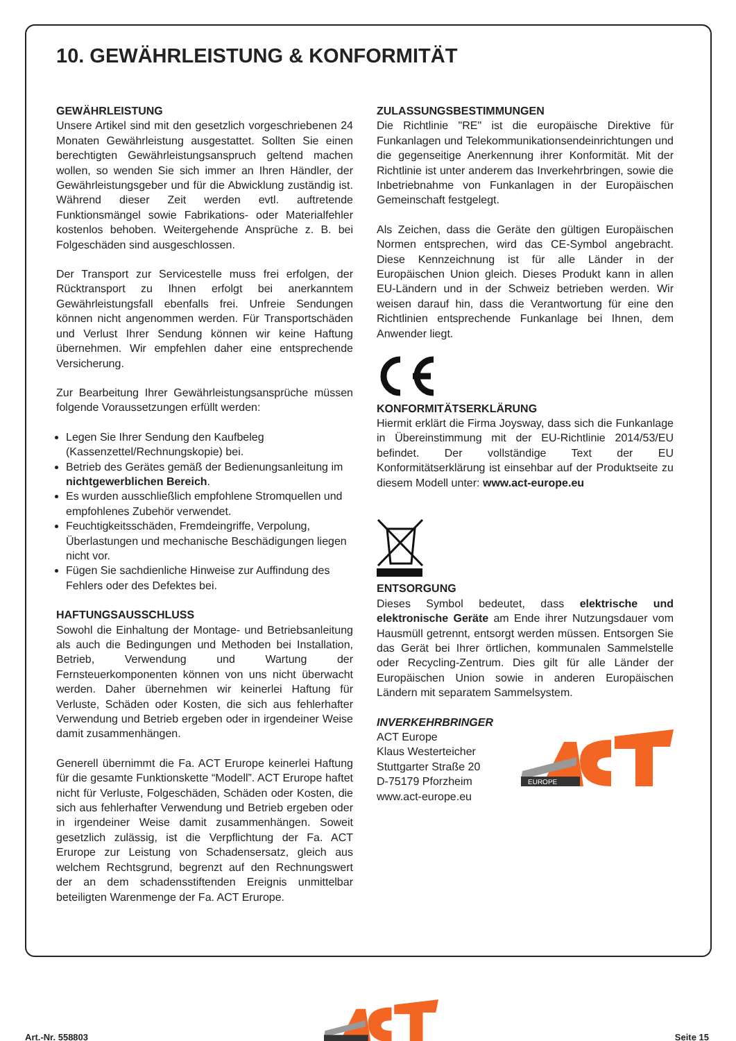10. GEWÄHRLEISTUNG & KONFORMITÄT
GEWÄHRLEISTUNG
Unsere Artikel sind mit den gesetzlich vorgeschriebenen 24 Monaten Gewährleistung ausgestattet. Sollten Sie einen berechtigten Gewährleistungsanspruch geltend machen wollen, so wenden Sie sich immer an Ihren Händler, der Gewährleistungsgeber und für die Abwicklung zuständig ist. Während dieser Zeit werden evtl. auftretende Funktionsmängel sowie Fabrikations- oder Materialfehler kostenlos behoben. Weitergehende Ansprüche z. B. bei Folgeschäden sind ausgeschlossen.
Der Transport zur Servicestelle muss frei erfolgen, der Rücktransport zu Ihnen erfolgt bei anerkanntem Gewährleistungsfall ebenfalls frei. Unfreie Sendungen können nicht angenommen werden. Für Transportschäden und Verlust Ihrer Sendung können wir keine Haftung übernehmen. Wir empfehlen daher eine entsprechende Versicherung.
Zur Bearbeitung Ihrer Gewährleistungsansprüche müssen folgende Voraussetzungen erfüllt werden:
Legen Sie Ihrer Sendung den Kaufbeleg (Kassenzettel/Rechnungskopie) bei.
Betrieb des Gerätes gemäß der Bedienungsanleitung im nichtgewerblichen Bereich.
Es wurden ausschließlich empfohlene Stromquellen und empfohlenes Zubehör verwendet.
Feuchtigkeitsschäden, Fremdeingriffe, Verpolung, Überlastungen und mechanische Beschädigungen liegen nicht vor.
Fügen Sie sachdienliche Hinweise zur Auffindung des Fehlers oder des Defektes bei.
HAFTUNGSAUSSCHLUSS
Sowohl die Einhaltung der Montage- und Betriebsanleitung als auch die Bedingungen und Methoden bei Installation, Betrieb, Verwendung und Wartung der Fernsteuerkomponenten können von uns nicht überwacht werden. Daher übernehmen wir keinerlei Haftung für Verluste, Schäden oder Kosten, die sich aus fehlerhafter Verwendung und Betrieb ergeben oder in irgendeiner Weise damit zusammenhängen.
Generell übernimmt die Fa. ACT Erurope keinerlei Haftung für die gesamte Funktionskette “Modell”. ACT Erurope haftet nicht für Verluste, Folgeschäden, Schäden oder Kosten, die sich aus fehlerhafter Verwendung und Betrieb ergeben oder in irgendeiner Weise damit zusammenhängen. Soweit gesetzlich zulässig, ist die Verpflichtung der Fa. ACT Erurope zur Leistung von Schadensersatz, gleich aus welchem Rechtsgrund, begrenzt auf den Rechnungswert der an dem schadensstiftenden Ereignis unmittelbar beteiligten Warenmenge der Fa. ACT Erurope.
ZULASSUNGSBESTIMMUNGEN
Die Richtlinie "RE" ist die europäische Direktive für Funkanlagen und Telekommunikationsendeinrichtungen und die gegenseitige Anerkennung ihrer Konformität. Mit der Richtlinie ist unter anderem das Inverkehrbringen, sowie die Inbetriebnahme von Funkanlagen in der Europäischen Gemeinschaft festgelegt.
Als Zeichen, dass die Geräte den gültigen Europäischen Normen entsprechen, wird das CE-Symbol angebracht. Diese Kennzeichnung ist für alle Länder in der Europäischen Union gleich. Dieses Produkt kann in allen EU-Ländern und in der Schweiz betrieben werden. Wir weisen darauf hin, dass die Verantwortung für eine den Richtlinien entsprechende Funkanlage bei Ihnen, dem Anwender liegt.
KONFORMITÄTSERKLÄRUNG
Hiermit erklärt die Firma Joysway, dass sich die Funkanlage in Übereinstimmung mit der EU-Richtlinie 2014/53/EU befindet. Der vollständige Text der EU Konformitätserklärung ist einsehbar auf der Produktseite zu diesem Modell unter: www.act-europe.eu
ENTSORGUNG
Dieses Symbol bedeutet, dass elektrische und elektronische Geräte am Ende ihrer Nutzungsdauer vom Hausmüll getrennt, entsorgt werden müssen. Entsorgen Sie das Gerät bei Ihrer örtlichen, kommunalen Sammelstelle oder Recycling-Zentrum. Dies gilt für alle Länder der Europäischen Union sowie in anderen Europäischen Ländern mit separatem Sammelsystem.
INVERKEHRBRINGER
ACT Europe
Klaus Westerteicher
Stuttgarter Straße 20
D-75179 Pforzheim
www.act-europe.eu
EUROPE
Art.-Nr. 558803 Seite 15